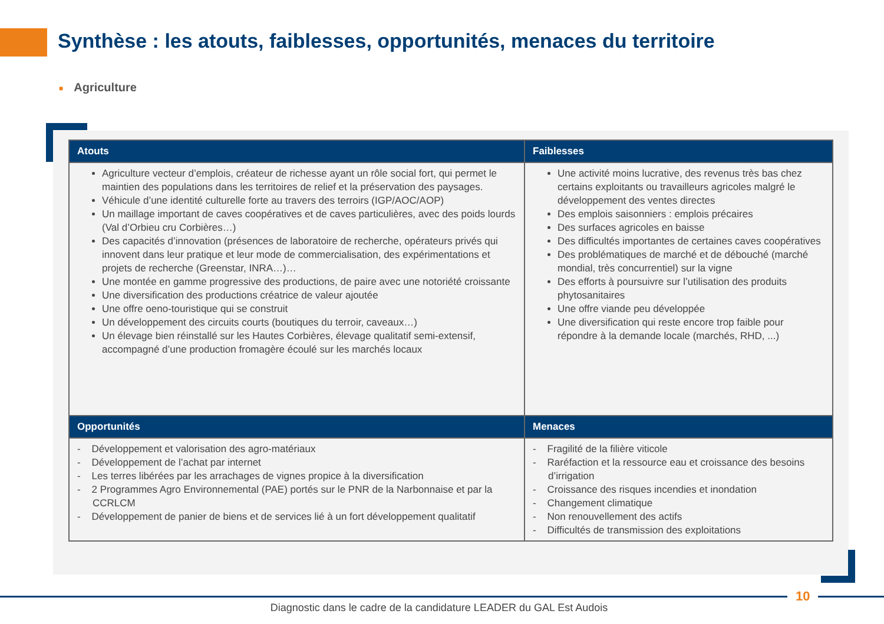Synthèse : les atouts, faiblesses, opportunités, menaces du territoire
■ Agriculture
| Atouts | Faiblesses |
| --- | --- |
| Agriculture vecteur d’emplois, créateur de richesse ayant un rôle social fort, qui permet le maintien des populations dans les territoires de relief et la préservation des paysages. Véhicule d’une identité culturelle forte au travers des terroirs (IGP/AOC/AOP) Un maillage important de caves coopératives et de caves particulières, avec des poids lourds (Val d’Orbieu cru Corbières…) Des capacités d’innovation (présences de laboratoire de recherche, opérateurs privés qui innovent dans leur pratique et leur mode de commercialisation, des expérimentations et projets de recherche (Greenstar, INRA…)… Une montée en gamme progressive des productions, de paire avec une notoriété croissante Une diversification des productions créatrice de valeur ajoutée Une offre oeno-touristique qui se construit Un développement des circuits courts (boutiques du terroir, caveaux…) Un élevage bien réinstallé sur les Hautes Corbières, élevage qualitatif semi-extensif, accompagné d’une production fromagère écoulé sur les marchés locaux | Une activité moins lucrative, des revenus très bas chez certains exploitants ou travailleurs agricoles malgré le développement des ventes directes Des emplois saisonniers : emplois précaires Des surfaces agricoles en baisse Des difficultés importantes de certaines caves coopératives Des problématiques de marché et de débouché (marché mondial, très concurrentiel) sur la vigne Des efforts à poursuivre sur l’utilisation des produits phytosanitaires Une offre viande peu développée Une diversification qui reste encore trop faible pour répondre à la demande locale (marchés, RHD, ...) |
| Opportunités | Menaces |
| - Développement et valorisation des agro-matériaux - Développement de l’achat par internet - Les terres libérées par les arrachages de vignes propice à la diversification - 2 Programmes Agro Environnemental (PAE) portés sur le PNR de la Narbonnaise et par la CCRLCM - Développement de panier de biens et de services lié à un fort développement qualitatif | - Fragilité de la filière viticole - Raréfaction et la ressource eau et croissance des besoins d’irrigation - Croissance des risques incendies et inondation - Changement climatique - Non renouvellement des actifs - Difficultés de transmission des exploitations |
10
Diagnostic dans le cadre de la candidature LEADER du GAL Est Audois